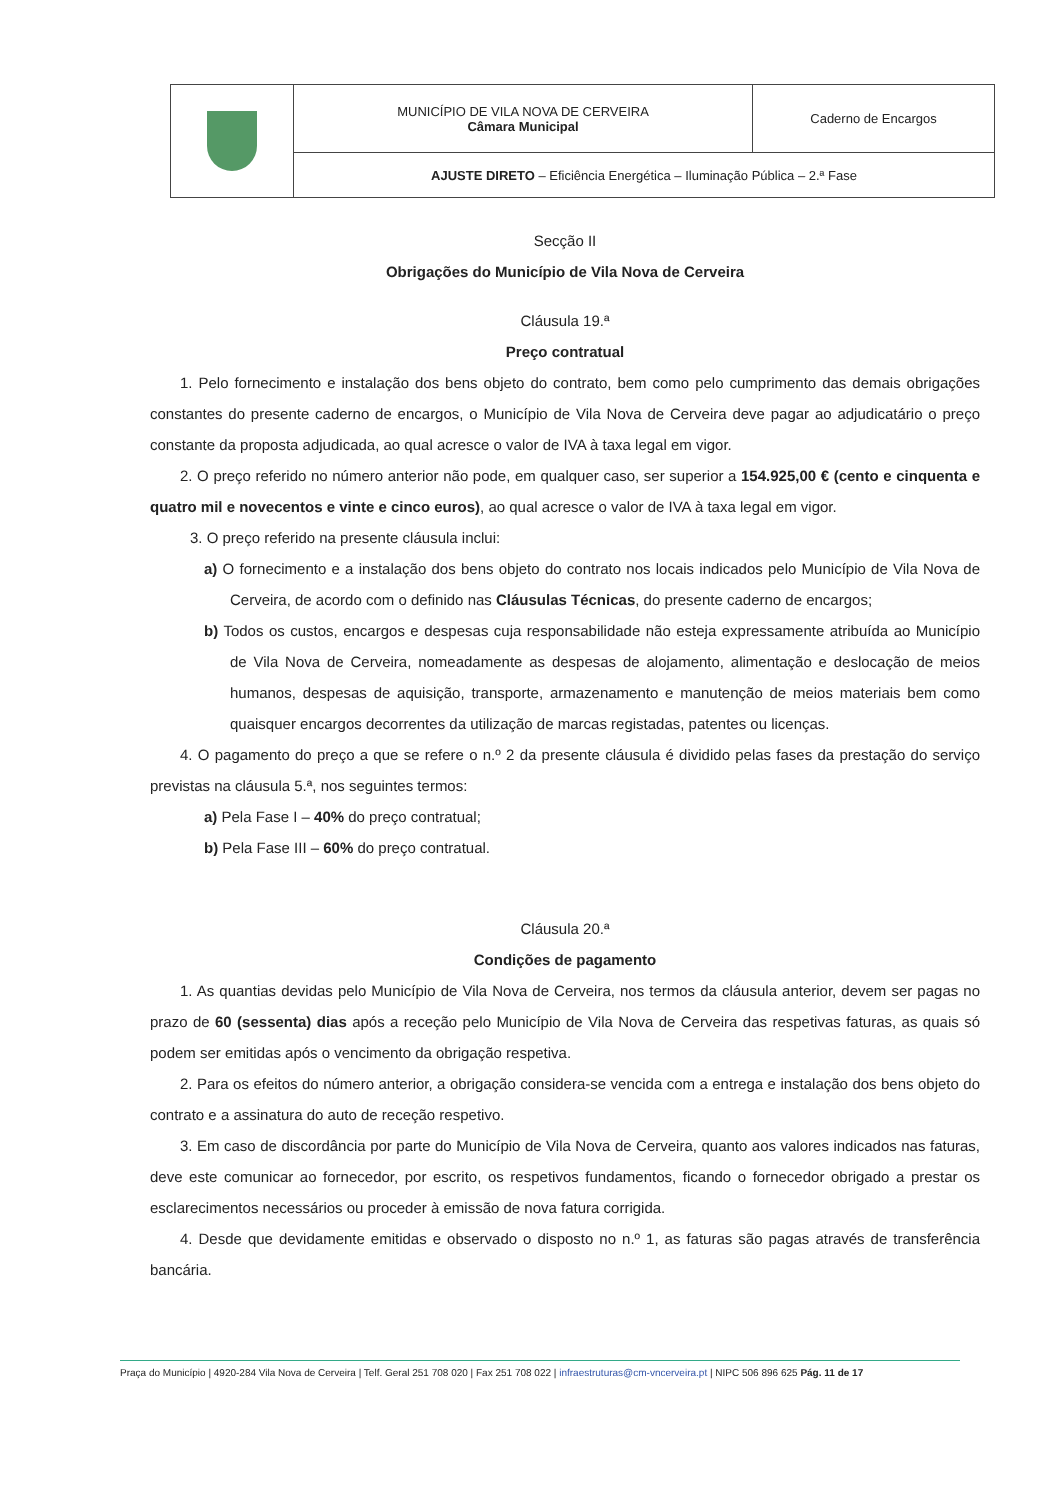| | MUNICÍPIO DE VILA NOVA DE CERVEIRA Câmara Municipal | Caderno de Encargos |
| | AJUSTE DIRETO – Eficiência Energética – Iluminação Pública – 2.ª Fase | |
Secção II
Obrigações do Município de Vila Nova de Cerveira
Cláusula 19.ª
Preço contratual
1. Pelo fornecimento e instalação dos bens objeto do contrato, bem como pelo cumprimento das demais obrigações constantes do presente caderno de encargos, o Município de Vila Nova de Cerveira deve pagar ao adjudicatário o preço constante da proposta adjudicada, ao qual acresce o valor de IVA à taxa legal em vigor.
2. O preço referido no número anterior não pode, em qualquer caso, ser superior a 154.925,00 € (cento e cinquenta e quatro mil e novecentos e vinte e cinco euros), ao qual acresce o valor de IVA à taxa legal em vigor.
3. O preço referido na presente cláusula inclui:
a) O fornecimento e a instalação dos bens objeto do contrato nos locais indicados pelo Município de Vila Nova de Cerveira, de acordo com o definido nas Cláusulas Técnicas, do presente caderno de encargos;
b) Todos os custos, encargos e despesas cuja responsabilidade não esteja expressamente atribuída ao Município de Vila Nova de Cerveira, nomeadamente as despesas de alojamento, alimentação e deslocação de meios humanos, despesas de aquisição, transporte, armazenamento e manutenção de meios materiais bem como quaisquer encargos decorrentes da utilização de marcas registadas, patentes ou licenças.
4. O pagamento do preço a que se refere o n.º 2 da presente cláusula é dividido pelas fases da prestação do serviço previstas na cláusula 5.ª, nos seguintes termos:
a) Pela Fase I – 40% do preço contratual;
b) Pela Fase III – 60% do preço contratual.
Cláusula 20.ª
Condições de pagamento
1. As quantias devidas pelo Município de Vila Nova de Cerveira, nos termos da cláusula anterior, devem ser pagas no prazo de 60 (sessenta) dias após a receção pelo Município de Vila Nova de Cerveira das respetivas faturas, as quais só podem ser emitidas após o vencimento da obrigação respetiva.
2. Para os efeitos do número anterior, a obrigação considera-se vencida com a entrega e instalação dos bens objeto do contrato e a assinatura do auto de receção respetivo.
3. Em caso de discordância por parte do Município de Vila Nova de Cerveira, quanto aos valores indicados nas faturas, deve este comunicar ao fornecedor, por escrito, os respetivos fundamentos, ficando o fornecedor obrigado a prestar os esclarecimentos necessários ou proceder à emissão de nova fatura corrigida.
4. Desde que devidamente emitidas e observado o disposto no n.º 1, as faturas são pagas através de transferência bancária.
Praça do Município | 4920-284 Vila Nova de Cerveira | Telf. Geral 251 708 020 | Fax 251 708 022 | infraestruturas@cm-vncerveira.pt | NIPC 506 896 625 Pág. 11 de 17